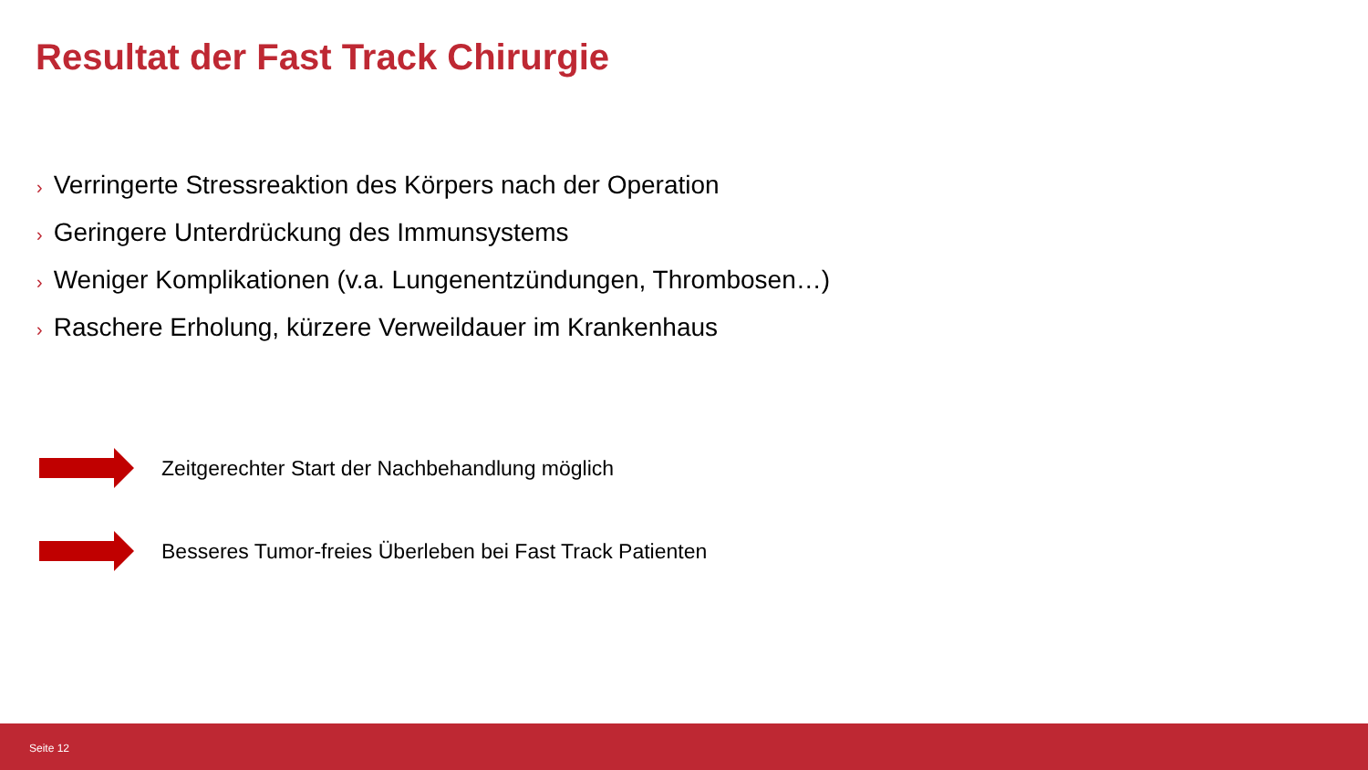Resultat der Fast Track Chirurgie
› Verringerte Stressreaktion des Körpers nach der Operation
› Geringere Unterdrückung des Immunsystems
› Weniger Komplikationen (v.a. Lungenentzündungen, Thrombosen…)
› Raschere Erholung, kürzere Verweildauer im Krankenhaus
Zeitgerechter Start der Nachbehandlung möglich
Besseres Tumor-freies Überleben bei Fast Track Patienten
Seite 12